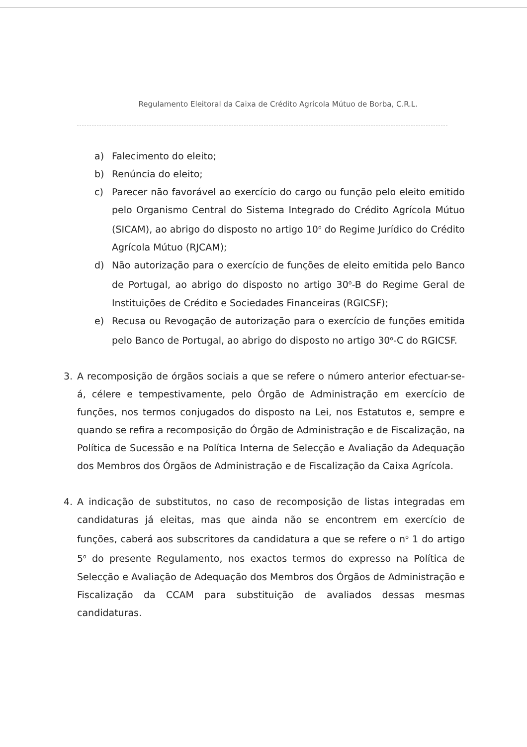Regulamento Eleitoral da Caixa de Crédito Agrícola Mútuo de Borba, C.R.L.
a) Falecimento do eleito;
b) Renúncia do eleito;
c) Parecer não favorável ao exercício do cargo ou função pelo eleito emitido pelo Organismo Central do Sistema Integrado do Crédito Agrícola Mútuo (SICAM), ao abrigo do disposto no artigo 10<sup>o</sup> do Regime Jurídico do Crédito Agrícola Mútuo (RJCAM);
d) Não autorização para o exercício de funções de eleito emitida pelo Banco de Portugal, ao abrigo do disposto no artigo 30<sup>o</sup>-B do Regime Geral de Instituições de Crédito e Sociedades Financeiras (RGICSF);
e) Recusa ou Revogação de autorização para o exercício de funções emitida pelo Banco de Portugal, ao abrigo do disposto no artigo 30<sup>o</sup>-C do RGICSF.
3. A recomposição de órgãos sociais a que se refere o número anterior efectuar-se-á, célere e tempestivamente, pelo Órgão de Administração em exercício de funções, nos termos conjugados do disposto na Lei, nos Estatutos e, sempre e quando se refira a recomposição do Órgão de Administração e de Fiscalização, na Política de Sucessão e na Política Interna de Selecção e Avaliação da Adequação dos Membros dos Órgãos de Administração e de Fiscalização da Caixa Agrícola.
4. A indicação de substitutos, no caso de recomposição de listas integradas em candidaturas já eleitas, mas que ainda não se encontrem em exercício de funções, caberá aos subscritores da candidatura a que se refere o n<sup>o</sup> 1 do artigo 5<sup>o</sup> do presente Regulamento, nos exactos termos do expresso na Política de Selecção e Avaliação de Adequação dos Membros dos Órgãos de Administração e Fiscalização da CCAM para substituição de avaliados dessas mesmas candidaturas.